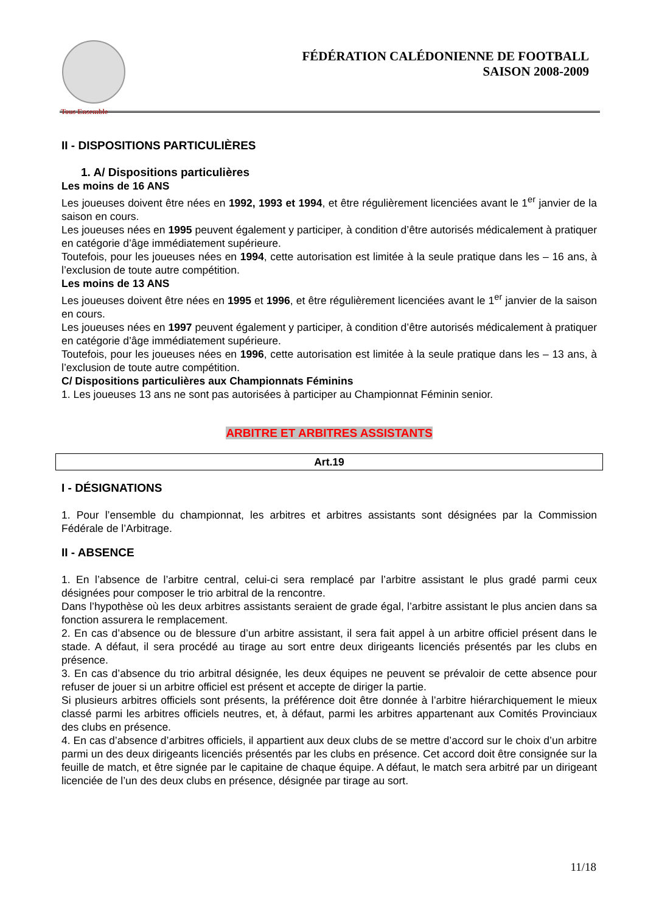Tous Ensemble
FÉDÉRATION CALÉDONIENNE DE FOOTBALL
SAISON 2008-2009
II - DISPOSITIONS PARTICULIÈRES
1. A/ Dispositions particulières
Les moins de 16 ANS
Les joueuses doivent être nées en 1992, 1993 et 1994, et être régulièrement licenciées avant le 1<sup>er</sup> janvier de la saison en cours.
Les joueuses nées en 1995 peuvent également y participer, à condition d’être autorisés médicalement à pratiquer en catégorie d’âge immédiatement supérieure.
Toutefois, pour les joueuses nées en 1994, cette autorisation est limitée à la seule pratique dans les – 16 ans, à l’exclusion de toute autre compétition.
Les moins de 13 ANS
Les joueuses doivent être nées en 1995 et 1996, et être régulièrement licenciées avant le 1<sup>er</sup> janvier de la saison en cours.
Les joueuses nées en 1997 peuvent également y participer, à condition d’être autorisés médicalement à pratiquer en catégorie d’âge immédiatement supérieure.
Toutefois, pour les joueuses nées en 1996, cette autorisation est limitée à la seule pratique dans les – 13 ans, à l’exclusion de toute autre compétition.
C/ Dispositions particulières aux Championnats Féminins
1. Les joueuses 13 ans ne sont pas autorisées à participer au Championnat Féminin senior.
ARBITRE ET ARBITRES ASSISTANTS
Art.19
I - DÉSIGNATIONS
1. Pour l’ensemble du championnat, les arbitres et arbitres assistants sont désignées par la Commission Fédérale de l’Arbitrage.
II - ABSENCE
1. En l’absence de l’arbitre central, celui-ci sera remplacé par l’arbitre assistant le plus gradé parmi ceux désignées pour composer le trio arbitral de la rencontre.
Dans l’hypothèse où les deux arbitres assistants seraient de grade égal, l’arbitre assistant le plus ancien dans sa fonction assurera le remplacement.
2. En cas d’absence ou de blessure d’un arbitre assistant, il sera fait appel à un arbitre officiel présent dans le stade. A défaut, il sera procédé au tirage au sort entre deux dirigeants licenciés présentés par les clubs en présence.
3. En cas d’absence du trio arbitral désignée, les deux équipes ne peuvent se prévaloir de cette absence pour refuser de jouer si un arbitre officiel est présent et accepte de diriger la partie.
Si plusieurs arbitres officiels sont présents, la préférence doit être donnée à l’arbitre hiérarchiquement le mieux classé parmi les arbitres officiels neutres, et, à défaut, parmi les arbitres appartenant aux Comités Provinciaux des clubs en présence.
4. En cas d’absence d’arbitres officiels, il appartient aux deux clubs de se mettre d’accord sur le choix d’un arbitre parmi un des deux dirigeants licenciés présentés par les clubs en présence. Cet accord doit être consignée sur la feuille de match, et être signée par le capitaine de chaque équipe. A défaut, le match sera arbitré par un dirigeant licenciée de l’un des deux clubs en présence, désignée par tirage au sort.
11/18